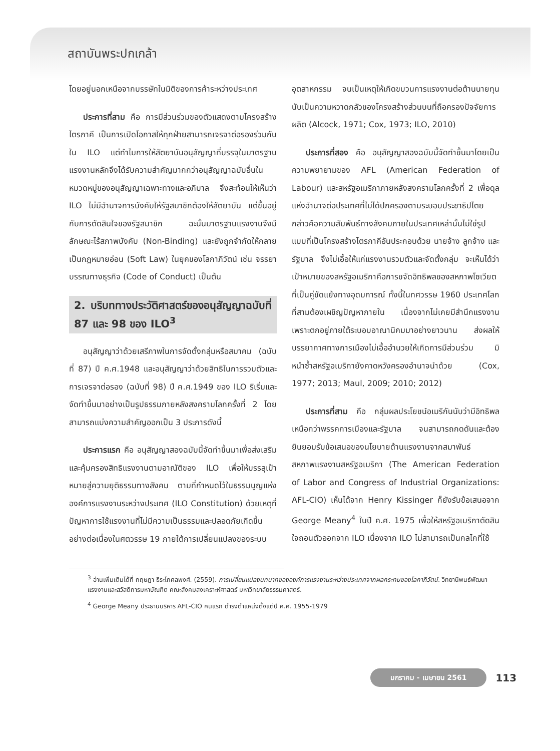สถาบันพระปกเกล้า
โดยอยู่นอกเหนือจากบรรษัทในมิติของการค้าระหว่างประเทศ
ประการที่สาม คือ การมีส่วนร่วมของตัวแสดงตามโครงสร้างไตรภาคี เป็นการเปิดโอกาสให้ทุกฝ่ายสามารถเจรจาต่อรองร่วมกันใน ILO แต่ทำไมการให้สัตยาบันอนุสัญญาที่บรรจุในมาตรฐานแรงงานหลักจึงได้รับความสำคัญมากกว่าอนุสัญญาฉบับอื่นในหมวดหมู่ของอนุสัญญาเฉพาะทางและอภิบาล จึงสะท้อนให้เห็นว่า ILO ไม่มีอำนาจการบังคับให้รัฐสมาชิกต้องให้สัตยาบัน แต่ขึ้นอยู่กับการตัดสินใจของรัฐสมาชิก ฉะนั้นมาตรฐานแรงงานจึงมีลักษณะไร้สภาพบังคับ (Non-Binding) และยังถูกจำกัดให้กลายเป็นกฎหมายอ่อน (Soft Law) ในยุคของโลกาภิวัตน์ เช่น จรรยาบรรณทางธุรกิจ (Code of Conduct) เป็นต้น
2. บริบททางประวัติศาสตร์ของอนุสัญญาฉบับที่ 87 และ 98 ของ ILO<sup>3</sup>
อนุสัญญาว่าด้วยเสรีภาพในการจัดตั้งกลุ่มหรือสมาคม (ฉบับที่ 87) ปี ค.ศ.1948 และอนุสัญญาว่าด้วยสิทธิในการรวมตัวและการเจรจาต่อรอง (ฉบับที่ 98) ปี ค.ศ.1949 ของ ILO ริเริ่มและจัดทำขึ้นมาอย่างเป็นรูปธรรมภายหลังสงครามโลกครั้งที่ 2 โดยสามารถแบ่งความสำคัญออกเป็น 3 ประการดังนี้
ประการแรก คือ อนุสัญญาสองฉบับนี้จัดทำขึ้นมาเพื่อส่งเสริมและคุ้มครองสิทธิแรงงานตามอาณัติของ ILO เพื่อให้บรรลุเป้าหมายสู่ความยุติธรรมทางสังคม ตามที่กำหนดไว้ในธรรมนูญแห่งองค์การแรงงานระหว่างประเทศ (ILO Constitution) ด้วยเหตุที่ปัญหาการใช้แรงงานที่ไม่มีความเป็นธรรมและปลอดภัยเกิดขึ้นอย่างต่อเนื่องในศตวรรษ 19 ภายใต้การเปลี่ยนแปลงของระบบ
อุตสาหกรรม จนเป็นเหตุให้เกิดขบวนการแรงงานต่อต้านนายทุน นับเป็นความหวาดกลัวของโครงสร้างส่วนบนที่ถือครองปัจจัยการผลิต (Alcock, 1971; Cox, 1973; ILO, 2010)
ประการที่สอง คือ อนุสัญญาสองฉบับนี้จัดทำขึ้นมาโดยเป็นความพยายามของ AFL (American Federation of Labour) และสหรัฐอเมริกาภายหลังสงครามโลกครั้งที่ 2 เพื่อดุลแห่งอำนาจต่อประเทศที่ไม่ได้ปกครองตามระบอบประชาธิปไตย กล่าวคือความสัมพันธ์ทางสังคมภายในประเทศเหล่านั้นไม่ใช่รูปแบบที่เป็นโครงสร้างไตรภาคีอันประกอบด้วย นายจ้าง ลูกจ้าง และรัฐบาล จึงไม่เอื้อให้แก่แรงงานรวมตัวและจัดตั้งกลุ่ม จะเห็นได้ว่าเป้าหมายของสหรัฐอเมริกาคือการขจัดอิทธิพลของสหภาพโซเวียตที่เป็นคู่ขัดแย้งทางอุดมการณ์ ทั้งนี้ในทศวรรษ 1960 ประเทศโลกที่สามต้องเผชิญปัญหาภายใน เนื่องจากไม่เคยมีสำนึกแรงงานเพราะตกอยู่ภายใต้ระบอบอาณานิคมมาอย่างยาวนาน ส่งผลให้บรรยากาศทางการเมืองไม่เอื้ออำนวยให้เกิดการมีส่วนร่วม มิหนำซ้ำสหรัฐอเมริกายังคาดหวังครองอำนาจนำด้วย (Cox, 1977; 2013; Maul, 2009; 2010; 2012)
ประการที่สาม คือ กลุ่มผลประโยชน์อเมริกันนับว่ามีอิทธิพลเหนือกว่าพรรคการเมืองและรัฐบาล จนสามารถกดดันและต้องยินยอมรับข้อเสนอของนโยบายด้านแรงงานจากสมาพันธ์สหภาพแรงงานสหรัฐอเมริกา (The American Federation of Labor and Congress of Industrial Organizations: AFL-CIO) เห็นได้จาก Henry Kissinger ก็ยังรับข้อเสนอจาก George Meany<sup>4</sup> ในปี ค.ศ. 1975 เพื่อให้สหรัฐอเมริกาตัดสินใจถอนตัวออกจาก ILO เนื่องจาก ILO ไม่สามารถเป็นกลไกที่ใช้
<sup>3</sup> อ่านเพิ่มเติมได้ที่ กฤษฎา ธีระโกศลพงศ์. (2559). การเปลี่ยนแปลงบทบาทขององค์การแรงงานระหว่างประเทศจากผลกระทบของโลกาภิวัตน์. วิทยานิพนธ์พัฒนาแรงงานและสวัสดิการมหาบัณฑิต คณะสังคมสงเคราะห์ศาสตร์ มหาวิทยาลัยธรรมศาสตร์.
<sup>4</sup> George Meany ประธานบริหาร AFL-CIO คนแรก ดำรงตำแหน่งตั้งแต่ปี ค.ศ. 1955-1979
มกราคม - เมษายน 2561 113